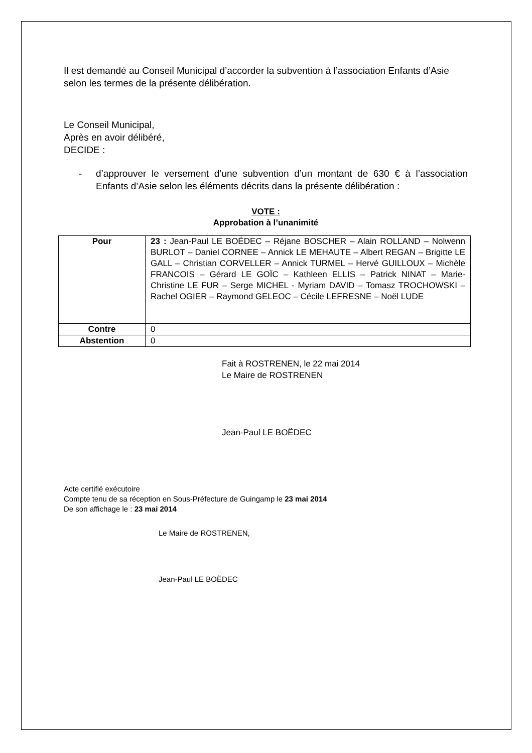Il est demandé au Conseil Municipal d’accorder la subvention à l’association Enfants d’Asie selon les termes de la présente délibération.
Le Conseil Municipal,
Après en avoir délibéré,
DECIDE :
- d’approuver le versement d’une subvention d’un montant de 630 € à l’association Enfants d’Asie selon les éléments décrits dans la présente délibération :
VOTE :
Approbation à l’unanimité
| Pour | 23 : Jean-Paul LE BOËDEC – Réjane BOSCHER – Alain ROLLAND – Nolwenn BURLOT – Daniel CORNEE – Annick LE MEHAUTE – Albert REGAN – Brigitte LE GALL – Christian CORVELLER – Annick TURMEL – Hervé GUILLOUX – Michèle FRANCOIS – Gérard LE GOÏC – Kathleen ELLIS – Patrick NINAT – Marie-Christine LE FUR – Serge MICHEL - Myriam DAVID – Tomasz TROCHOWSKI – Rachel OGIER – Raymond GELEOC – Cécile LEFRESNE – Noël LUDE |
| Contre | 0 |
| Abstention | 0 |
Fait à ROSTRENEN, le 22 mai 2014
Le Maire de ROSTRENEN
Jean-Paul LE BOËDEC
Acte certifié exécutoire
Compte tenu de sa réception en Sous-Préfecture de Guingamp le 23 mai 2014
De son affichage le : 23 mai 2014
Le Maire de ROSTRENEN,
Jean-Paul LE BOËDEC